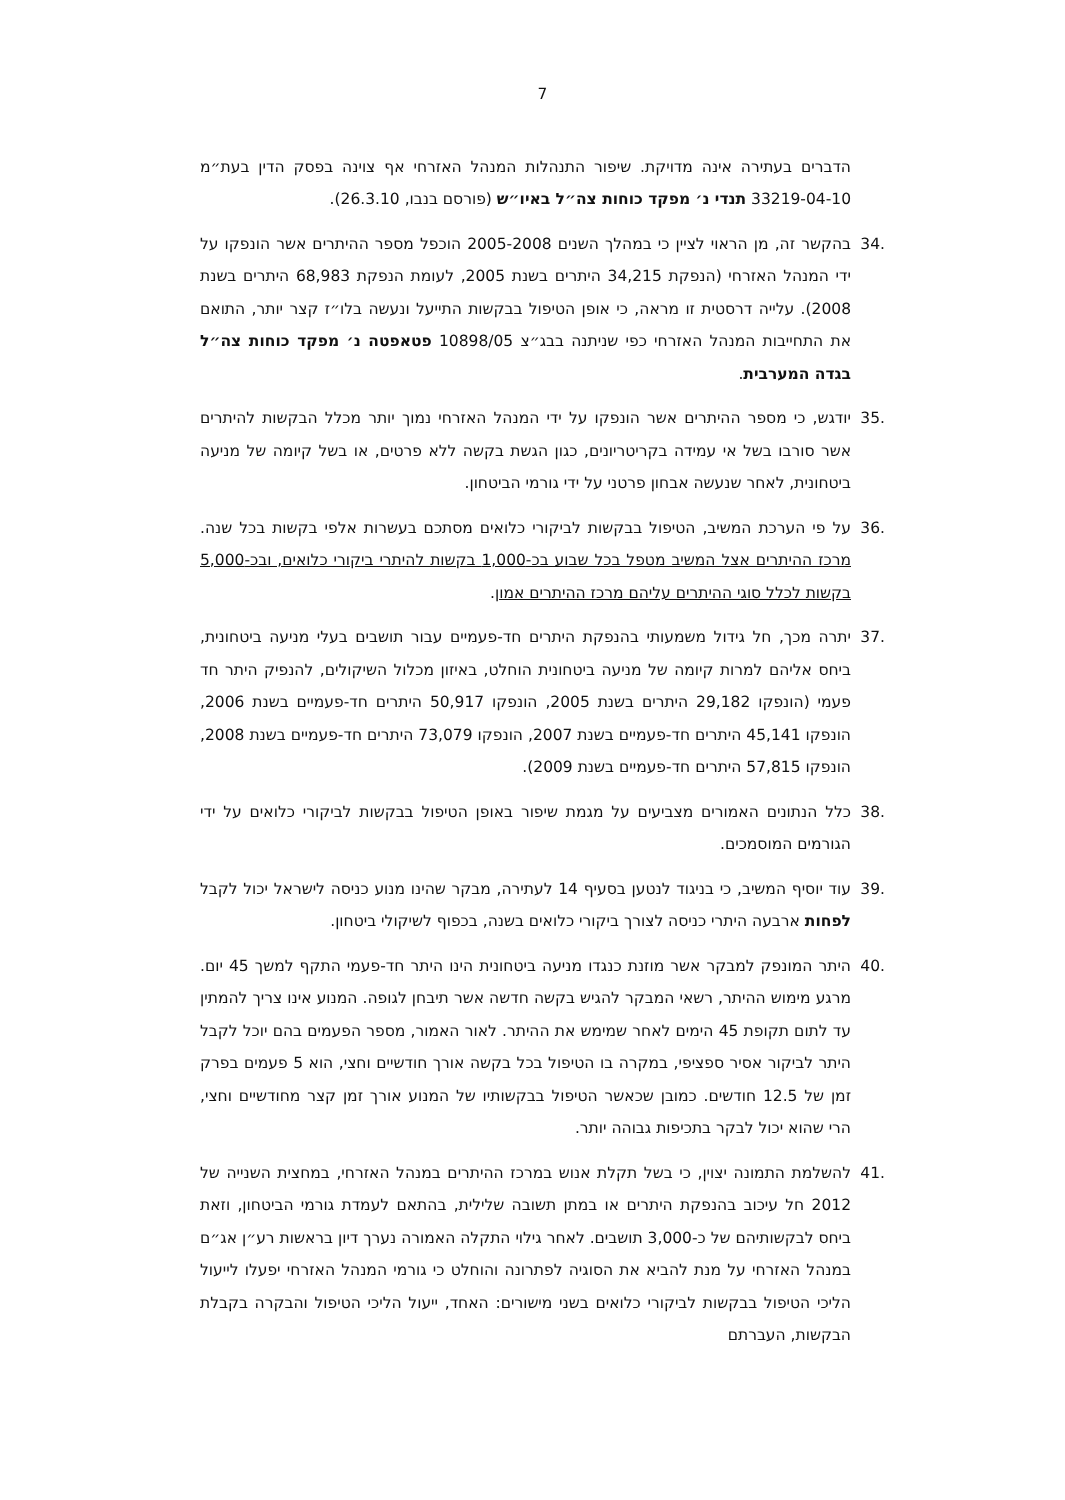7
הדברים בעתירה אינה מדויקת. שיפור התנהלות המנהל האזרחי אף צוינה בפסק הדין בעת״מ 33219-04-10 תנדי נ׳ מפקד כוחות צה״ל באיו״ש (פורסם בנבו, 26.3.10).
.34 בהקשר זה, מן הראוי לציין כי במהלך השנים 2005-2008 הוכפל מספר ההיתרים אשר הונפקו על ידי המנהל האזרחי (הנפקת 34,215 היתרים בשנת 2005, לעומת הנפקת 68,983 היתרים בשנת 2008). עלייה דרסטית זו מראה, כי אופן הטיפול בבקשות התייעל ונעשה בלו״ז קצר יותר, התואם את התחייבות המנהל האזרחי כפי שניתנה בבג״צ 10898/05 פטאפטה נ׳ מפקד כוחות צה״ל בגדה המערבית.
.35 יודגש, כי מספר ההיתרים אשר הונפקו על ידי המנהל האזרחי נמוך יותר מכלל הבקשות להיתרים אשר סורבו בשל אי עמידה בקריטריונים, כגון הגשת בקשה ללא פרטים, או בשל קיומה של מניעה ביטחונית, לאחר שנעשה אבחון פרטני על ידי גורמי הביטחון.
.36 על פי הערכת המשיב, הטיפול בבקשות לביקורי כלואים מסתכם בעשרות אלפי בקשות בכל שנה. מרכז ההיתרים אצל המשיב מטפל בכל שבוע בכ-1,000 בקשות להיתרי ביקורי כלואים, ובכ-5,000 בקשות לכלל סוגי ההיתרים עליהם מרכז ההיתרים אמון.
.37 יתרה מכך, חל גידול משמעותי בהנפקת היתרים חד-פעמיים עבור תושבים בעלי מניעה ביטחונית, ביחס אליהם למרות קיומה של מניעה ביטחונית הוחלט, באיזון מכלול השיקולים, להנפיק היתר חד פעמי (הונפקו 29,182 היתרים בשנת 2005, הונפקו 50,917 היתרים חד-פעמיים בשנת 2006, הונפקו 45,141 היתרים חד-פעמיים בשנת 2007, הונפקו 73,079 היתרים חד-פעמיים בשנת 2008, הונפקו 57,815 היתרים חד-פעמיים בשנת 2009).
.38 כלל הנתונים האמורים מצביעים על מגמת שיפור באופן הטיפול בבקשות לביקורי כלואים על ידי הגורמים המוסמכים.
.39 עוד יוסיף המשיב, כי בניגוד לנטען בסעיף 14 לעתירה, מבקר שהינו מנוע כניסה לישראל יכול לקבל לפחות ארבעה היתרי כניסה לצורך ביקורי כלואים בשנה, בכפוף לשיקולי ביטחון.
.40 היתר המונפק למבקר אשר מוזנת כנגדו מניעה ביטחונית הינו היתר חד-פעמי התקף למשך 45 יום. מרגע מימוש ההיתר, רשאי המבקר להגיש בקשה חדשה אשר תיבחן לגופה. המנוע אינו צריך להמתין עד לתום תקופת 45 הימים לאחר שמימש את ההיתר. לאור האמור, מספר הפעמים בהם יוכל לקבל היתר לביקור אסיר ספציפי, במקרה בו הטיפול בכל בקשה אורך חודשיים וחצי, הוא 5 פעמים בפרק זמן של 12.5 חודשים. כמובן שכאשר הטיפול בבקשותיו של המנוע אורך זמן קצר מחודשיים וחצי, הרי שהוא יכול לבקר בתכיפות גבוהה יותר.
.41 להשלמת התמונה יצוין, כי בשל תקלת אנוש במרכז ההיתרים במנהל האזרחי, במחצית השנייה של 2012 חל עיכוב בהנפקת היתרים או במתן תשובה שלילית, בהתאם לעמדת גורמי הביטחון, וזאת ביחס לבקשותיהם של כ-3,000 תושבים. לאחר גילוי התקלה האמורה נערך דיון בראשות רע״ן אג״ם במנהל האזרחי על מנת להביא את הסוגיה לפתרונה והוחלט כי גורמי המנהל האזרחי יפעלו לייעול הליכי הטיפול בבקשות לביקורי כלואים בשני מישורים: האחד, ייעול הליכי הטיפול והבקרה בקבלת הבקשות, העברתם